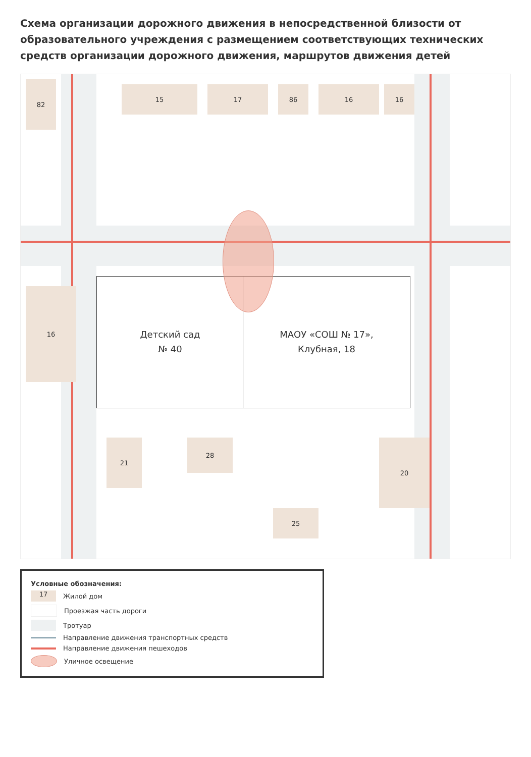Схема организации дорожного движения в непосредственной близости от образовательного учреждения с размещением соответствующих технических средств организации дорожного движения, маршрутов движения детей
82
15 17 86 16 16
Детский сад
№ 40
МАОУ «СОШ № 17»,
Клубная, 18
16
21 28
25
20
Условные обозначения:
17 Жилой дом
Проезжая часть дороги
Тротуар
Направление движения транспортных средств
Направление движения пешеходов
Уличное освещение